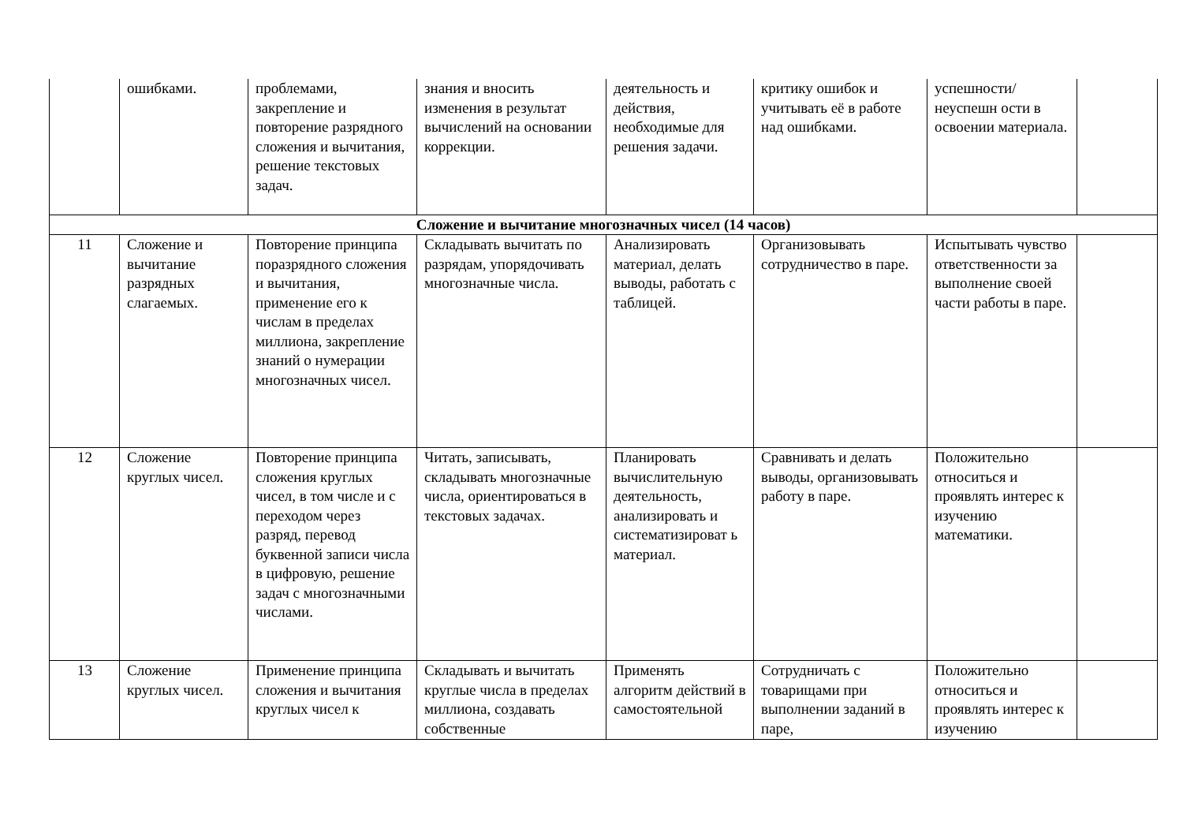| | ошибками. | проблемами, закрепление и повторение разрядного сложения и вычитания, решение текстовых задач. | знания и вносить изменения в результат вычислений на основании коррекции. | деятельность и действия, необходимые для решения задачи. | критику ошибок и учитывать её в работе над ошибками. | успешности/неуспешн ости в освоении материала. | |
| Сложение и вычитание многозначных чисел (14 часов) | | | | | | | |
| 11 | Сложение и вычитание разрядных слагаемых. | Повторение принципа поразрядного сложения и вычитания, применение его к числам в пределах миллиона, закрепление знаний о нумерации многозначных чисел. | Складывать вычитать по разрядам, упорядочивать многозначные числа. | Анализировать материал, делать выводы, работать с таблицей. | Организовывать сотрудничество в паре. | Испытывать чувство ответственности за выполнение своей части работы в паре. | |
| 12 | Сложение круглых чисел. | Повторение принципа сложения круглых чисел, в том числе и с переходом через разряд, перевод буквенной записи числа в цифровую, решение задач с многозначными числами. | Читать, записывать, складывать многозначные числа, ориентироваться в текстовых задачах. | Планировать вычислительную деятельность, анализировать и систематизироват ь материал. | Сравнивать и делать выводы, организовывать работу в паре. | Положительно относиться и проявлять интерес к изучению математики. | |
| 13 | Сложение круглых чисел. | Применение принципа сложения и вычитания круглых чисел к | Складывать и вычитать круглые числа в пределах миллиона, создавать собственные | Применять алгоритм действий в самостоятельной | Сотрудничать с товарищами при выполнении заданий в паре, | Положительно относиться и проявлять интерес к изучению | |